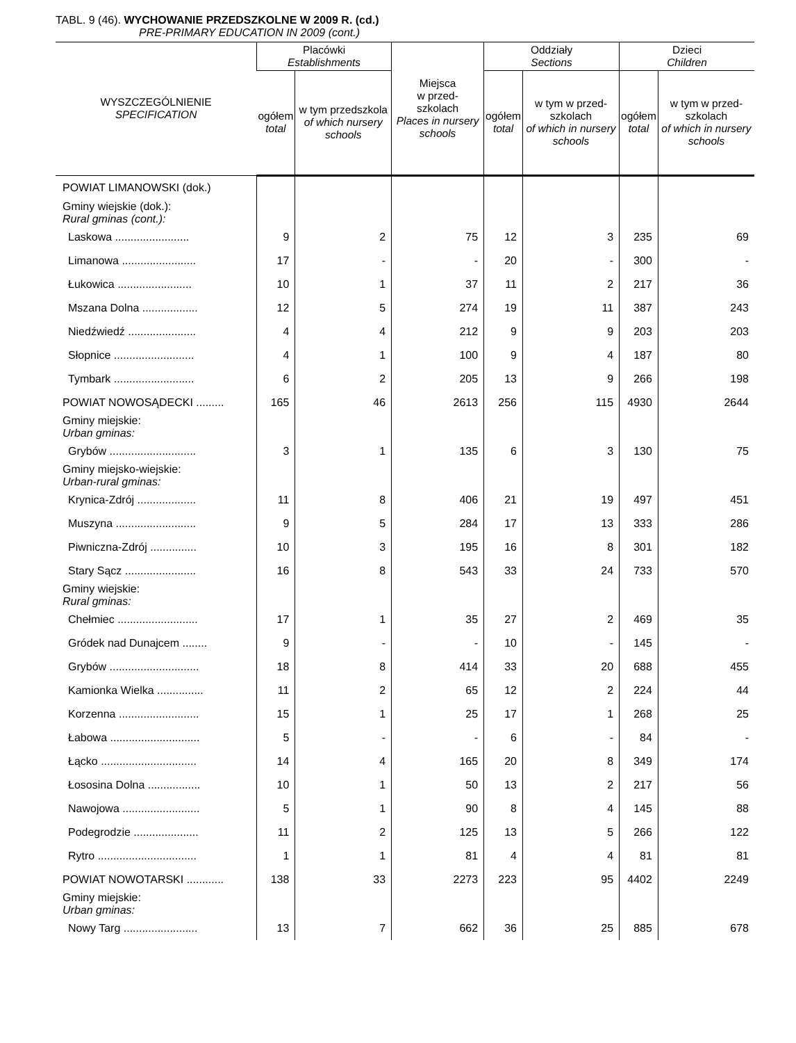TABL. 9 (46). WYCHOWANIE PRZEDSZKOLNE W 2009 R. (cd.)
PRE-PRIMARY EDUCATION IN 2009 (cont.)
| WYSZCZEGÓLNIENIE SPECIFICATION | Placówki Establishments | | Miejsca w przed- szkolach Places in nursery schools | Oddziały Sections | | Dzieci Children | |
| --- | --- | --- | --- | --- | --- | --- | --- |
| | ogółem total | w tym przedszkola of which nursery schools | | ogółem total | w tym w przed-szkolach of which in nursery schools | ogółem total | w tym w przed-szkolach of which in nursery schools |
| POWIAT LIMANOWSKI (dok.) | | | | | | | |
| Gminy wiejskie (dok.): Rural gminas (cont.): | | | | | | | |
| Laskowa ........................ | 9 | 2 | 75 | 12 | 3 | 235 | 69 |
| Limanowa ........................ | 17 | - | - | 20 | - | 300 | - |
| Łukowica ........................ | 10 | 1 | 37 | 11 | 2 | 217 | 36 |
| Mszana Dolna .................. | 12 | 5 | 274 | 19 | 11 | 387 | 243 |
| Niedźwiedź ...................... | 4 | 4 | 212 | 9 | 9 | 203 | 203 |
| Słopnice .......................... | 4 | 1 | 100 | 9 | 4 | 187 | 80 |
| Tymbark .......................... | 6 | 2 | 205 | 13 | 9 | 266 | 198 |
| POWIAT NOWOSĄDECKI ......... | 165 | 46 | 2613 | 256 | 115 | 4930 | 2644 |
| Gminy miejskie: Urban gminas: | | | | | | | |
| Grybów ............................ | 3 | 1 | 135 | 6 | 3 | 130 | 75 |
| Gminy miejsko-wiejskie: Urban-rural gminas: | | | | | | | |
| Krynica-Zdrój ................... | 11 | 8 | 406 | 21 | 19 | 497 | 451 |
| Muszyna .......................... | 9 | 5 | 284 | 17 | 13 | 333 | 286 |
| Piwniczna-Zdrój ............... | 10 | 3 | 195 | 16 | 8 | 301 | 182 |
| Stary Sącz ....................... | 16 | 8 | 543 | 33 | 24 | 733 | 570 |
| Gminy wiejskie: Rural gminas: | | | | | | | |
| Chełmiec .......................... | 17 | 1 | 35 | 27 | 2 | 469 | 35 |
| Gródek nad Dunajcem ........ | 9 | - | - | 10 | - | 145 | - |
| Grybów ............................. | 18 | 8 | 414 | 33 | 20 | 688 | 455 |
| Kamionka Wielka ............... | 11 | 2 | 65 | 12 | 2 | 224 | 44 |
| Korzenna .......................... | 15 | 1 | 25 | 17 | 1 | 268 | 25 |
| Łabowa ............................. | 5 | - | - | 6 | - | 84 | - |
| Łącko ............................... | 14 | 4 | 165 | 20 | 8 | 349 | 174 |
| Łososina Dolna ................. | 10 | 1 | 50 | 13 | 2 | 217 | 56 |
| Nawojowa ......................... | 5 | 1 | 90 | 8 | 4 | 145 | 88 |
| Podegrodzie ..................... | 11 | 2 | 125 | 13 | 5 | 266 | 122 |
| Rytro ................................ | 1 | 1 | 81 | 4 | 4 | 81 | 81 |
| POWIAT NOWOTARSKI ............ | 138 | 33 | 2273 | 223 | 95 | 4402 | 2249 |
| Gminy miejskie: Urban gminas: | | | | | | | |
| Nowy Targ ........................ | 13 | 7 | 662 | 36 | 25 | 885 | 678 |